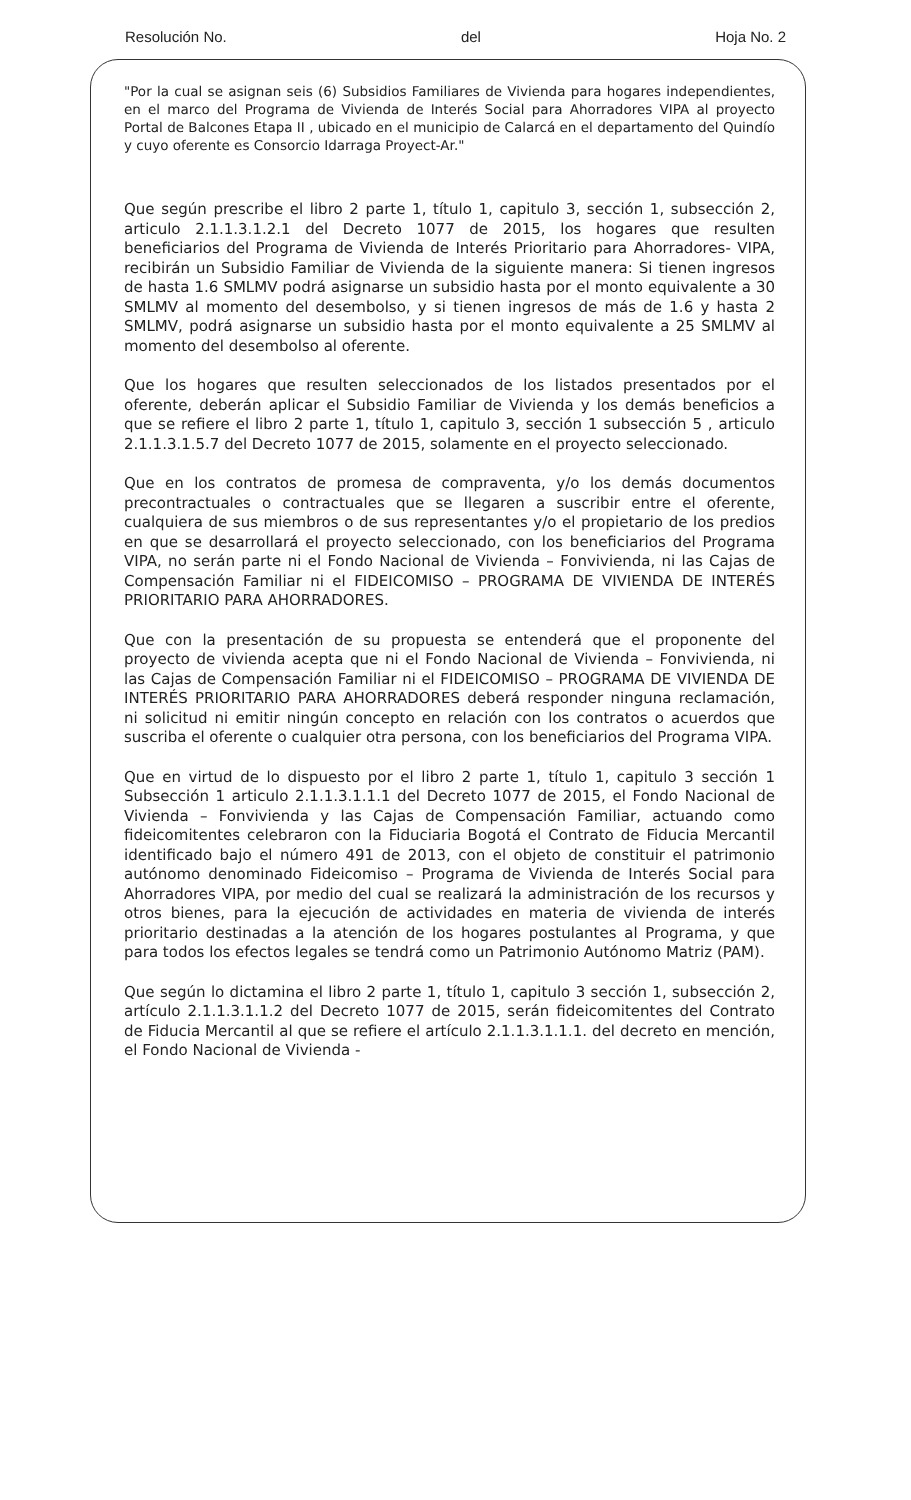Resolución No. del Hoja No. 2
"Por la cual se asignan seis (6) Subsidios Familiares de Vivienda para hogares independientes, en el marco del Programa de Vivienda de Interés Social para Ahorradores VIPA al proyecto Portal de Balcones Etapa II , ubicado en el municipio de Calarcá en el departamento del Quindío y cuyo oferente es Consorcio Idarraga Proyect-Ar."
Que según prescribe el libro 2 parte 1, título 1, capitulo 3, sección 1, subsección 2, articulo 2.1.1.3.1.2.1 del Decreto 1077 de 2015, los hogares que resulten beneficiarios del Programa de Vivienda de Interés Prioritario para Ahorradores- VIPA, recibirán un Subsidio Familiar de Vivienda de la siguiente manera: Si tienen ingresos de hasta 1.6 SMLMV podrá asignarse un subsidio hasta por el monto equivalente a 30 SMLMV al momento del desembolso, y si tienen ingresos de más de 1.6 y hasta 2 SMLMV, podrá asignarse un subsidio hasta por el monto equivalente a 25 SMLMV al momento del desembolso al oferente.
Que los hogares que resulten seleccionados de los listados presentados por el oferente, deberán aplicar el Subsidio Familiar de Vivienda y los demás beneficios a que se refiere el libro 2 parte 1, título 1, capitulo 3, sección 1 subsección 5 , articulo 2.1.1.3.1.5.7 del Decreto 1077 de 2015, solamente en el proyecto seleccionado.
Que en los contratos de promesa de compraventa, y/o los demás documentos precontractuales o contractuales que se llegaren a suscribir entre el oferente, cualquiera de sus miembros o de sus representantes y/o el propietario de los predios en que se desarrollará el proyecto seleccionado, con los beneficiarios del Programa VIPA, no serán parte ni el Fondo Nacional de Vivienda – Fonvivienda, ni las Cajas de Compensación Familiar ni el FIDEICOMISO – PROGRAMA DE VIVIENDA DE INTERÉS PRIORITARIO PARA AHORRADORES.
Que con la presentación de su propuesta se entenderá que el proponente del proyecto de vivienda acepta que ni el Fondo Nacional de Vivienda – Fonvivienda, ni las Cajas de Compensación Familiar ni el FIDEICOMISO – PROGRAMA DE VIVIENDA DE INTERÉS PRIORITARIO PARA AHORRADORES deberá responder ninguna reclamación, ni solicitud ni emitir ningún concepto en relación con los contratos o acuerdos que suscriba el oferente o cualquier otra persona, con los beneficiarios del Programa VIPA.
Que en virtud de lo dispuesto por el libro 2 parte 1, título 1, capitulo 3 sección 1 Subsección 1 articulo 2.1.1.3.1.1.1 del Decreto 1077 de 2015, el Fondo Nacional de Vivienda – Fonvivienda y las Cajas de Compensación Familiar, actuando como fideicomitentes celebraron con la Fiduciaria Bogotá el Contrato de Fiducia Mercantil identificado bajo el número 491 de 2013, con el objeto de constituir el patrimonio autónomo denominado Fideicomiso – Programa de Vivienda de Interés Social para Ahorradores VIPA, por medio del cual se realizará la administración de los recursos y otros bienes, para la ejecución de actividades en materia de vivienda de interés prioritario destinadas a la atención de los hogares postulantes al Programa, y que para todos los efectos legales se tendrá como un Patrimonio Autónomo Matriz (PAM).
Que según lo dictamina el libro 2 parte 1, título 1, capitulo 3 sección 1, subsección 2, artículo 2.1.1.3.1.1.2 del Decreto 1077 de 2015, serán fideicomitentes del Contrato de Fiducia Mercantil al que se refiere el artículo 2.1.1.3.1.1.1. del decreto en mención, el Fondo Nacional de Vivienda -